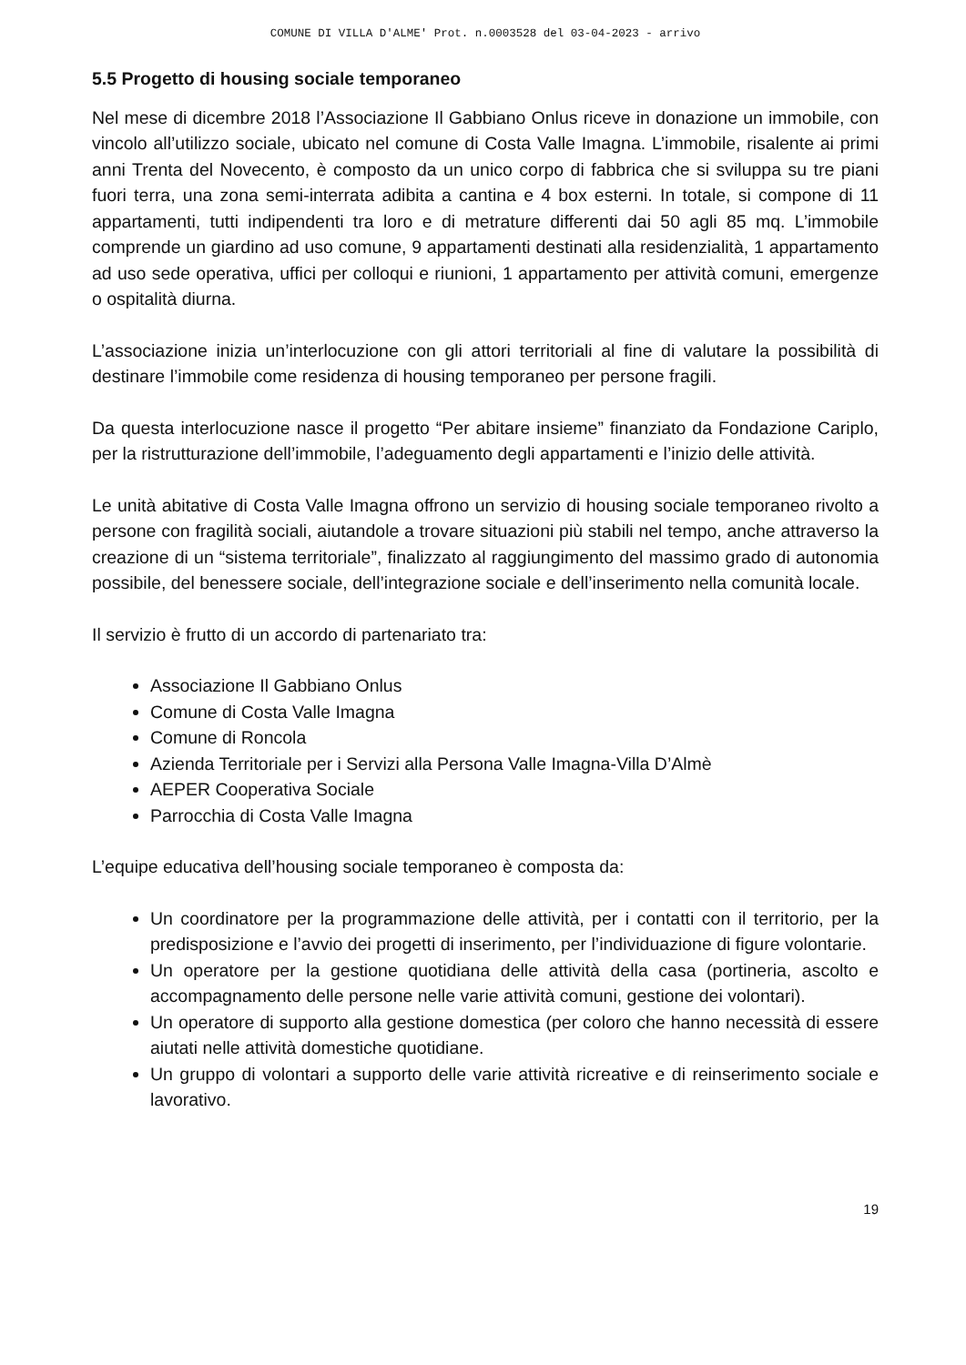COMUNE DI VILLA D'ALME' Prot. n.0003528 del 03-04-2023 - arrivo
5.5 Progetto di housing sociale temporaneo
Nel mese di dicembre 2018 l’Associazione Il Gabbiano Onlus riceve in donazione un immobile, con vincolo all’utilizzo sociale, ubicato nel comune di Costa Valle Imagna. L’immobile, risalente ai primi anni Trenta del Novecento, è composto da un unico corpo di fabbrica che si sviluppa su tre piani fuori terra, una zona semi-interrata adibita a cantina e 4 box esterni. In totale, si compone di 11 appartamenti, tutti indipendenti tra loro e di metrature differenti dai 50 agli 85 mq. L’immobile comprende un giardino ad uso comune, 9 appartamenti destinati alla residenzialità, 1 appartamento ad uso sede operativa, uffici per colloqui e riunioni, 1 appartamento per attività comuni, emergenze o ospitalità diurna.
L’associazione inizia un’interlocuzione con gli attori territoriali al fine di valutare la possibilità di destinare l’immobile come residenza di housing temporaneo per persone fragili.
Da questa interlocuzione nasce il progetto “Per abitare insieme” finanziato da Fondazione Cariplo, per la ristrutturazione dell’immobile, l’adeguamento degli appartamenti e l’inizio delle attività.
Le unità abitative di Costa Valle Imagna offrono un servizio di housing sociale temporaneo rivolto a persone con fragilità sociali, aiutandole a trovare situazioni più stabili nel tempo, anche attraverso la creazione di un “sistema territoriale”, finalizzato al raggiungimento del massimo grado di autonomia possibile, del benessere sociale, dell’integrazione sociale e dell’inserimento nella comunità locale.
Il servizio è frutto di un accordo di partenariato tra:
Associazione Il Gabbiano Onlus
Comune di Costa Valle Imagna
Comune di Roncola
Azienda Territoriale per i Servizi alla Persona Valle Imagna-Villa D’Almè
AEPER Cooperativa Sociale
Parrocchia di Costa Valle Imagna
L’equipe educativa dell’housing sociale temporaneo è composta da:
Un coordinatore per la programmazione delle attività, per i contatti con il territorio, per la predisposizione e l’avvio dei progetti di inserimento, per l’individuazione di figure volontarie.
Un operatore per la gestione quotidiana delle attività della casa (portineria, ascolto e accompagnamento delle persone nelle varie attività comuni, gestione dei volontari).
Un operatore di supporto alla gestione domestica (per coloro che hanno necessità di essere aiutati nelle attività domestiche quotidiane.
Un gruppo di volontari a supporto delle varie attività ricreative e di reinserimento sociale e lavorativo.
19